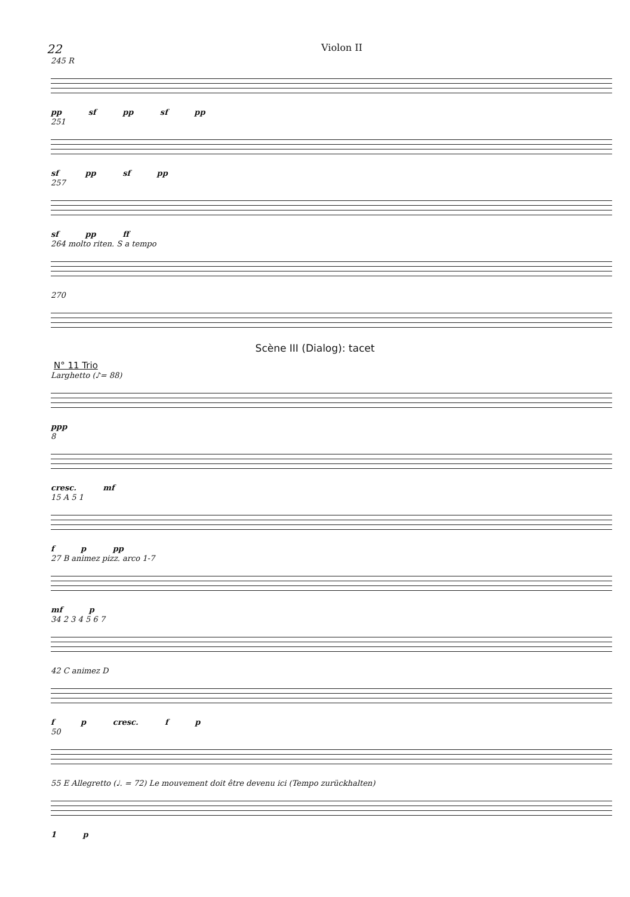22 Violon II
245 R
pp sf pp sf pp
251
sf pp sf pp
257
sf pp ff
264 molto riten. S a tempo
270
Scène III (Dialog): tacet
N° 11 Trio
Larghetto (♪= 88)
ppp
8
cresc. mf
15 A 5 1
f p pp
27 B animez pizz. arco 1-7
mf p
34 2 3 4 5 6 7
42 C animez D
f p cresc. f p
50
55 E Allegretto (♩. = 72) Le mouvement doit être devenu ici (Tempo zurückhalten)
1 p